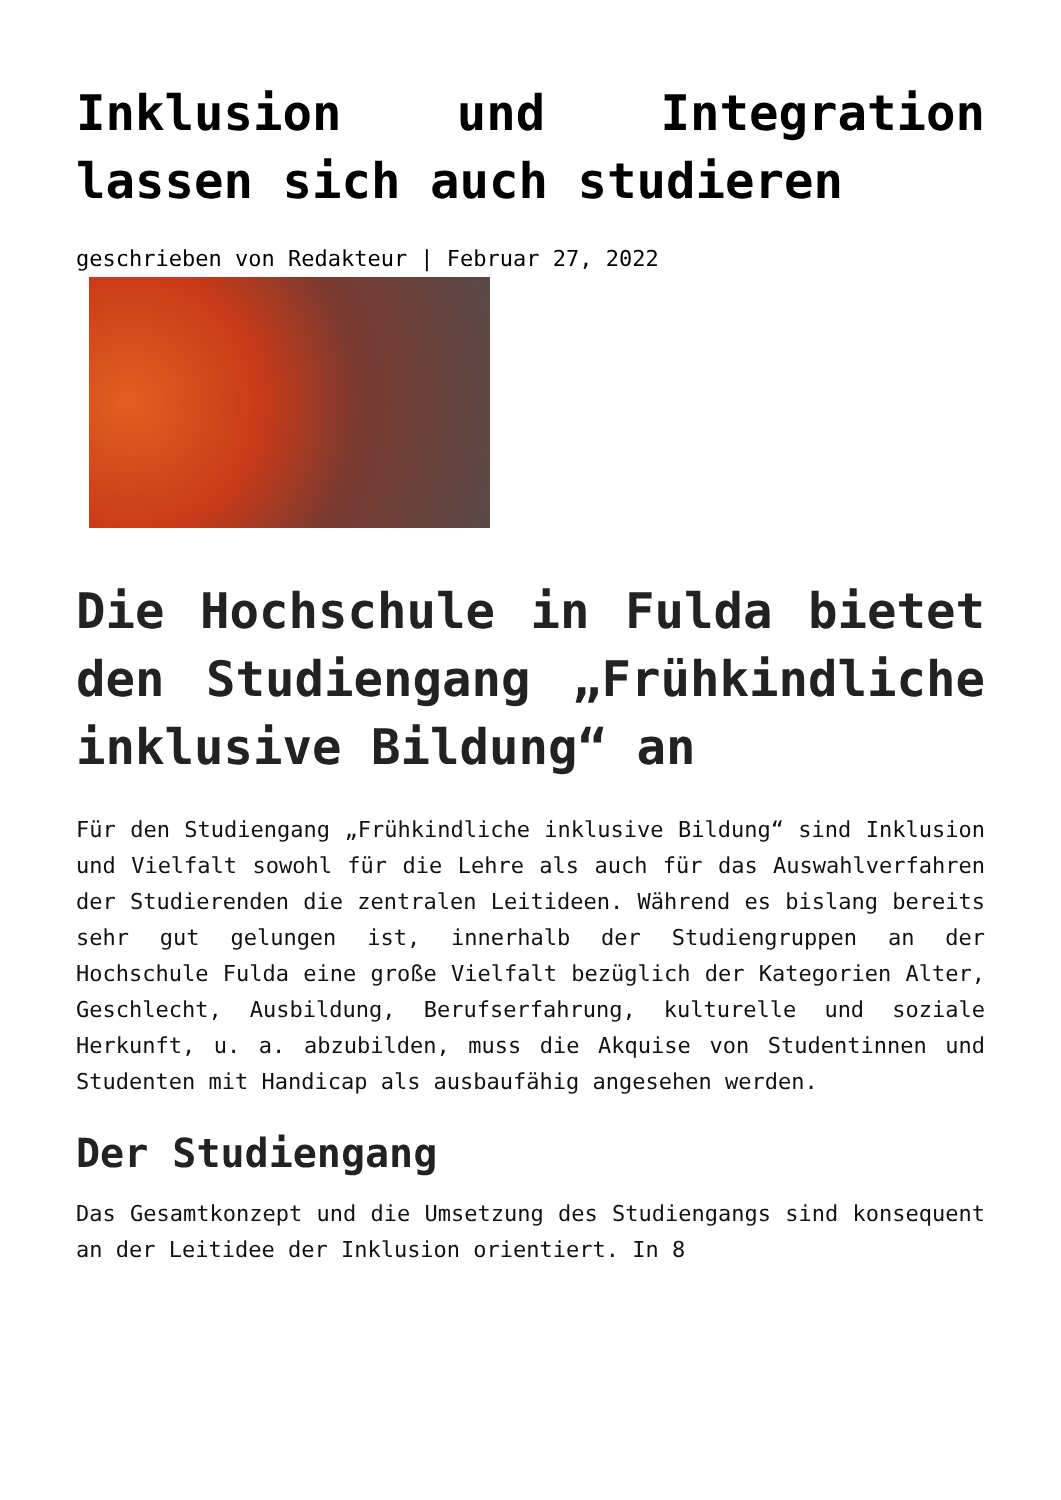Inklusion und Integration lassen sich auch studieren
geschrieben von Redakteur | Februar 27, 2022
Die Hochschule in Fulda bietet den Studiengang „Frühkindliche inklusive Bildung“ an
Für den Studiengang „Frühkindliche inklusive Bildung“ sind Inklusion und Vielfalt sowohl für die Lehre als auch für das Auswahlverfahren der Studierenden die zentralen Leitideen. Während es bislang bereits sehr gut gelungen ist, innerhalb der Studiengruppen an der Hochschule Fulda eine große Vielfalt bezüglich der Kategorien Alter, Geschlecht, Ausbildung, Berufserfahrung, kulturelle und soziale Herkunft, u. a. abzubilden, muss die Akquise von Studentinnen und Studenten mit Handicap als ausbaufähig angesehen werden.
Der Studiengang
Das Gesamtkonzept und die Umsetzung des Studiengangs sind konsequent an der Leitidee der Inklusion orientiert. In 8